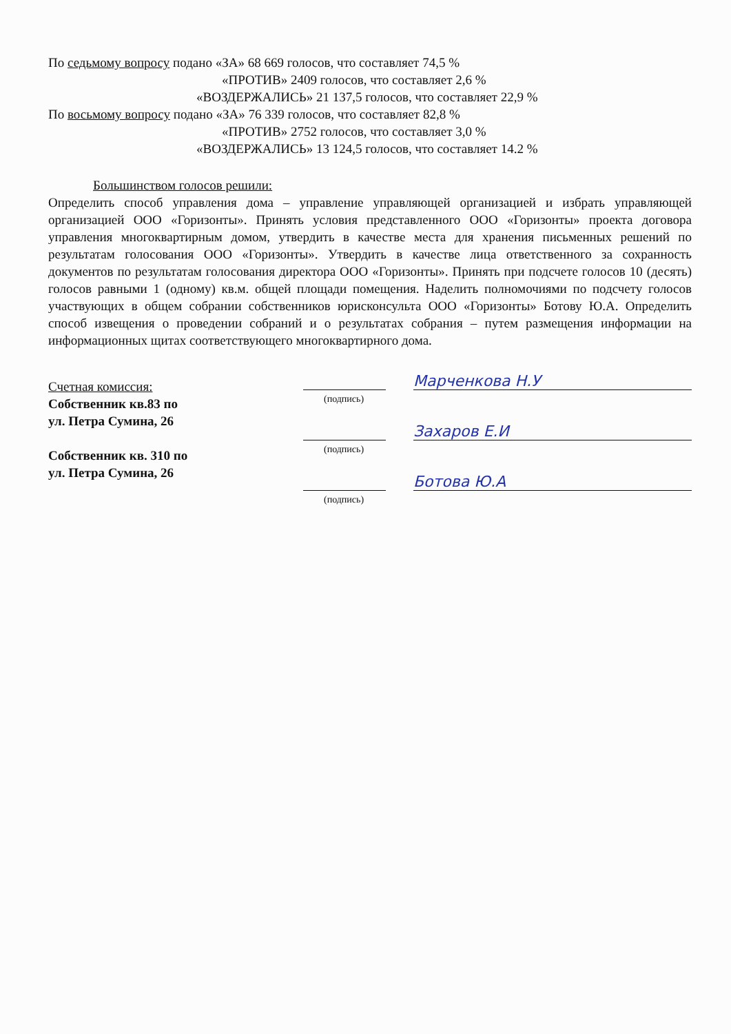По седьмому вопросу подано «ЗА» 68 669 голосов, что составляет 74,5 %
«ПРОТИВ» 2409 голосов, что составляет 2,6 %
«ВОЗДЕРЖАЛИСЬ» 21 137,5 голосов, что составляет 22,9 %
По восьмому вопросу подано «ЗА» 76 339 голосов, что составляет 82,8 %
«ПРОТИВ» 2752 голосов, что составляет 3,0 %
«ВОЗДЕРЖАЛИСЬ» 13 124,5 голосов, что составляет 14.2 %
Большинством голосов решили:
Определить способ управления дома – управление управляющей организацией и избрать управляющей организацией ООО «Горизонты». Принять условия представленного ООО «Горизонты» проекта договора управления многоквартирным домом, утвердить в качестве места для хранения письменных решений по результатам голосования ООО «Горизонты». Утвердить в качестве лица ответственного за сохранность документов по результатам голосования директора ООО «Горизонты». Принять при подсчете голосов 10 (десять) голосов равными 1 (одному) кв.м. общей площади помещения. Наделить полномочиями по подсчету голосов участвующих в общем собрании собственников юрисконсульта ООО «Горизонты» Ботову Ю.А. Определить способ извещения о проведении собраний и о результатах собрания – путем размещения информации на информационных щитах соответствующего многоквартирного дома.
Счетная комиссия:
Собственник кв.83 по
ул. Петра Сумина, 26
Собственник кв. 310 по
ул. Петра Сумина, 26
Марченкова Н.У
(подпись)
Захаров Е.И
(подпись)
Ботова Ю.А
(подпись)